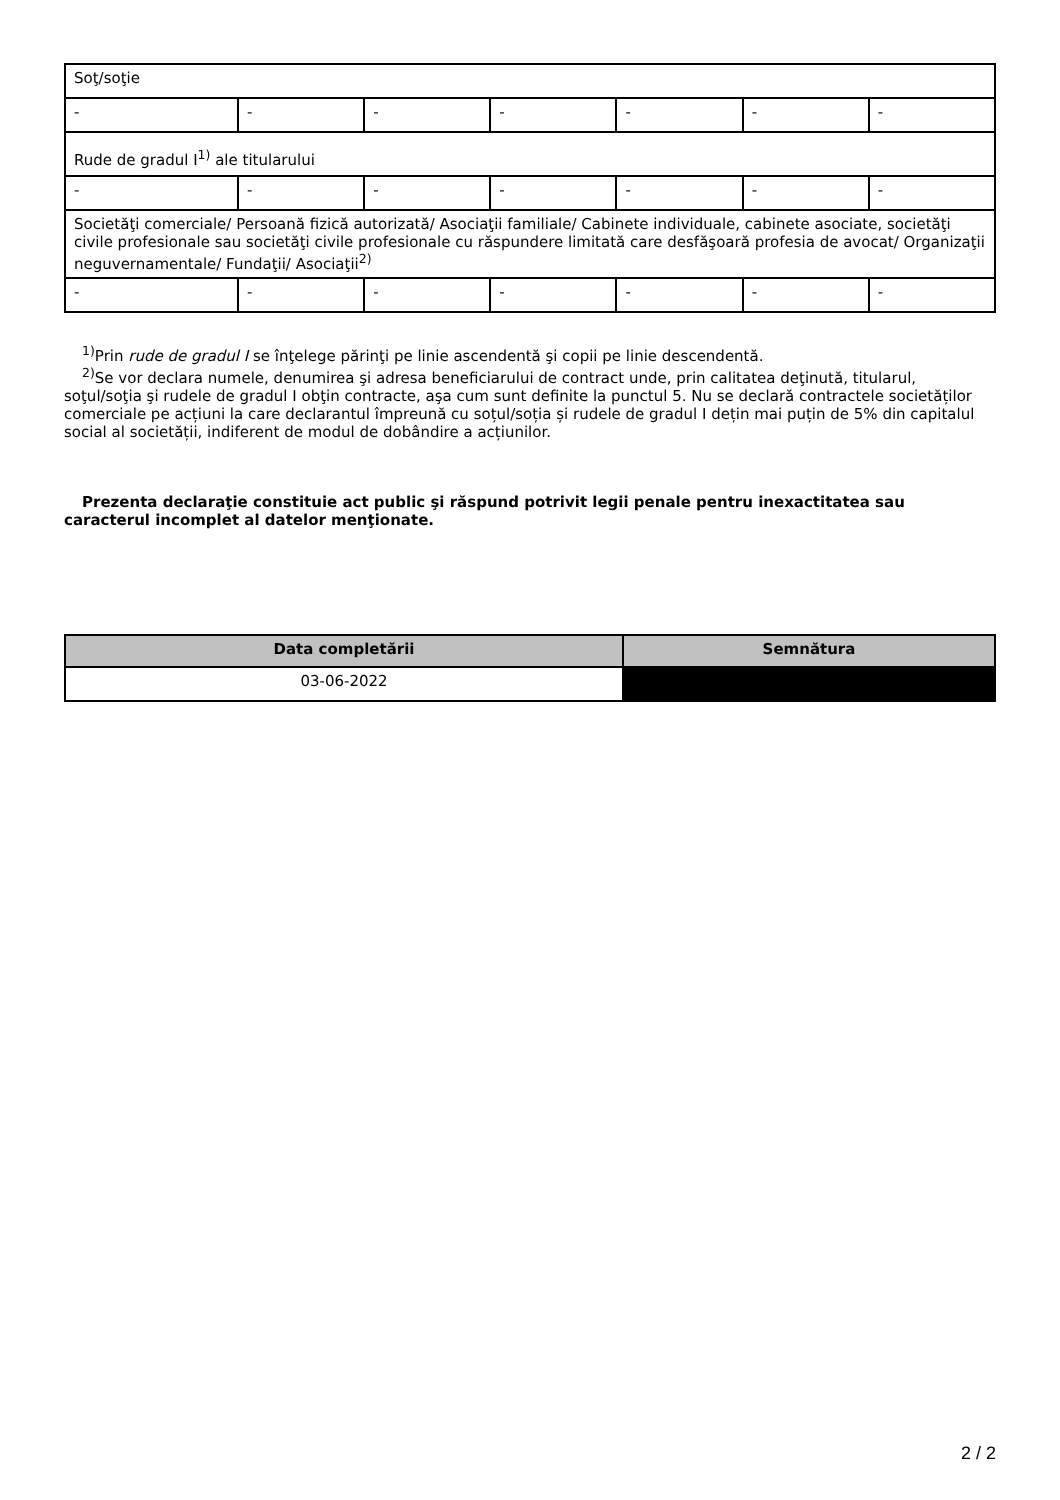| Soţ/soţie | | | | | | |
| - | - | - | - | - | - | - |
| Rude de gradul I<sup>1)</sup> ale titularului | | | | | | |
| - | - | - | - | - | - | - |
| Societăţi comerciale/ Persoană fizică autorizată/ Asociaţii familiale/ Cabinete individuale, cabinete asociate, societăţi civile profesionale sau societăţi civile profesionale cu răspundere limitată care desfăşoară profesia de avocat/ Organizaţii neguvernamentale/ Fundaţii/ Asociaţii<sup>2)</sup> | | | | | | |
| - | - | - | - | - | - | - |
<sup>1)</sup> Prin rude de gradul I se înţelege părinţi pe linie ascendentă şi copii pe linie descendentă.
<sup>2)</sup> Se vor declara numele, denumirea şi adresa beneficiarului de contract unde, prin calitatea deţinută, titularul, soţul/soţia şi rudele de gradul I obţin contracte, aşa cum sunt definite la punctul 5. Nu se declară contractele societăților comerciale pe acțiuni la care declarantul împreună cu soțul/soția și rudele de gradul I dețin mai puțin de 5% din capitalul social al societății, indiferent de modul de dobândire a acțiunilor.
Prezenta declaraţie constituie act public şi răspund potrivit legii penale pentru inexactitatea sau caracterul incomplet al datelor menţionate.
| Data completării | Semnătura |
| --- | --- |
| 03-06-2022 | |
2 / 2